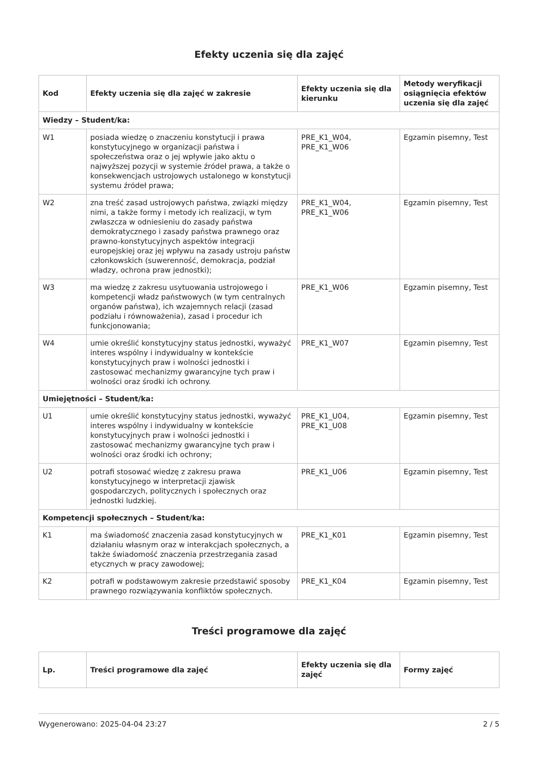Efekty uczenia się dla zajęć
| Kod | Efekty uczenia się dla zajęć w zakresie | Efekty uczenia się dla kierunku | Metody weryfikacji osiągnięcia efektów uczenia się dla zajęć |
| --- | --- | --- | --- |
| Wiedzy – Student/ka: | | | |
| W1 | posiada wiedzę o znaczeniu konstytucji i prawa konstytucyjnego w organizacji państwa i społeczeństwa oraz o jej wpływie jako aktu o najwyższej pozycji w systemie źródeł prawa, a także o konsekwencjach ustrojowych ustalonego w konstytucji systemu źródeł prawa; | PRE_K1_W04, PRE_K1_W06 | Egzamin pisemny, Test |
| W2 | zna treść zasad ustrojowych państwa, związki między nimi, a także formy i metody ich realizacji, w tym zwłaszcza w odniesieniu do zasady państwa demokratycznego i zasady państwa prawnego oraz prawno-konstytucyjnych aspektów integracji europejskiej oraz jej wpływu na zasady ustroju państw członkowskich (suwerenność, demokracja, podział władzy, ochrona praw jednostki); | PRE_K1_W04, PRE_K1_W06 | Egzamin pisemny, Test |
| W3 | ma wiedzę z zakresu usytuowania ustrojowego i kompetencji władz państwowych (w tym centralnych organów państwa), ich wzajemnych relacji (zasad podziału i równoważenia), zasad i procedur ich funkcjonowania; | PRE_K1_W06 | Egzamin pisemny, Test |
| W4 | umie określić konstytucyjny status jednostki, wyważyć interes wspólny i indywidualny w kontekście konstytucyjnych praw i wolności jednostki i zastosować mechanizmy gwarancyjne tych praw i wolności oraz środki ich ochrony. | PRE_K1_W07 | Egzamin pisemny, Test |
| Umiejętności – Student/ka: | | | |
| U1 | umie określić konstytucyjny status jednostki, wyważyć interes wspólny i indywidualny w kontekście konstytucyjnych praw i wolności jednostki i zastosować mechanizmy gwarancyjne tych praw i wolności oraz środki ich ochrony; | PRE_K1_U04, PRE_K1_U08 | Egzamin pisemny, Test |
| U2 | potrafi stosować wiedzę z zakresu prawa konstytucyjnego w interpretacji zjawisk gospodarczych, politycznych i społecznych oraz jednostki ludzkiej. | PRE_K1_U06 | Egzamin pisemny, Test |
| Kompetencji społecznych – Student/ka: | | | |
| K1 | ma świadomość znaczenia zasad konstytucyjnych w działaniu własnym oraz w interakcjach społecznych, a także świadomość znaczenia przestrzegania zasad etycznych w pracy zawodowej; | PRE_K1_K01 | Egzamin pisemny, Test |
| K2 | potrafi w podstawowym zakresie przedstawić sposoby prawnego rozwiązywania konfliktów społecznych. | PRE_K1_K04 | Egzamin pisemny, Test |
Treści programowe dla zajęć
| Lp. | Treści programowe dla zajęć | Efekty uczenia się dla zajęć | Formy zajęć |
| --- | --- | --- | --- |
Wygenerowano: 2025-04-04 23:27 2 / 5